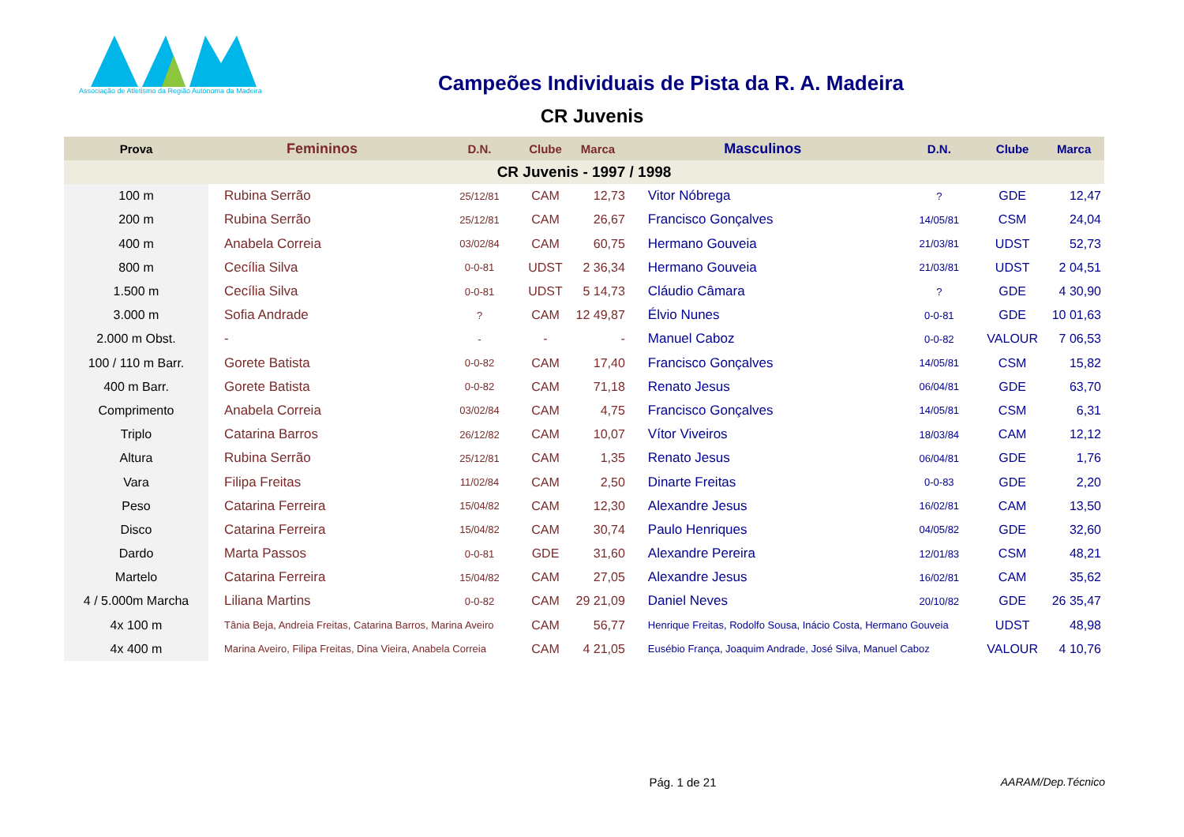Associação de Atletismo da Região Autónoma da Madeira
Campeões Individuais de Pista da R. A. Madeira
CR Juvenis
| Prova | Femininos | D.N. | Clube | Marca | Masculinos | D.N. | Clube | Marca |
| --- | --- | --- | --- | --- | --- | --- | --- | --- |
| CR Juvenis - 1997 / 1998 | | | | | | | | |
| 100 m | Rubina Serrão | 25/12/81 | CAM | 12,73 | Vitor Nóbrega | ? | GDE | 12,47 |
| 200 m | Rubina Serrão | 25/12/81 | CAM | 26,67 | Francisco Gonçalves | 14/05/81 | CSM | 24,04 |
| 400 m | Anabela Correia | 03/02/84 | CAM | 60,75 | Hermano Gouveia | 21/03/81 | UDST | 52,73 |
| 800 m | Cecília Silva | 0-0-81 | UDST | 2 36,34 | Hermano Gouveia | 21/03/81 | UDST | 2 04,51 |
| 1.500 m | Cecília Silva | 0-0-81 | UDST | 5 14,73 | Cláudio Câmara | ? | GDE | 4 30,90 |
| 3.000 m | Sofia Andrade | ? | CAM | 12 49,87 | Élvio Nunes | 0-0-81 | GDE | 10 01,63 |
| 2.000 m Obst. | - | - | - | - | Manuel Caboz | 0-0-82 | VALOUR | 7 06,53 |
| 100 / 110 m Barr. | Gorete Batista | 0-0-82 | CAM | 17,40 | Francisco Gonçalves | 14/05/81 | CSM | 15,82 |
| 400 m Barr. | Gorete Batista | 0-0-82 | CAM | 71,18 | Renato Jesus | 06/04/81 | GDE | 63,70 |
| Comprimento | Anabela Correia | 03/02/84 | CAM | 4,75 | Francisco Gonçalves | 14/05/81 | CSM | 6,31 |
| Triplo | Catarina Barros | 26/12/82 | CAM | 10,07 | Vítor Viveiros | 18/03/84 | CAM | 12,12 |
| Altura | Rubina Serrão | 25/12/81 | CAM | 1,35 | Renato Jesus | 06/04/81 | GDE | 1,76 |
| Vara | Filipa Freitas | 11/02/84 | CAM | 2,50 | Dinarte Freitas | 0-0-83 | GDE | 2,20 |
| Peso | Catarina Ferreira | 15/04/82 | CAM | 12,30 | Alexandre Jesus | 16/02/81 | CAM | 13,50 |
| Disco | Catarina Ferreira | 15/04/82 | CAM | 30,74 | Paulo Henriques | 04/05/82 | GDE | 32,60 |
| Dardo | Marta Passos | 0-0-81 | GDE | 31,60 | Alexandre Pereira | 12/01/83 | CSM | 48,21 |
| Martelo | Catarina Ferreira | 15/04/82 | CAM | 27,05 | Alexandre Jesus | 16/02/81 | CAM | 35,62 |
| 4 / 5.000m Marcha | Liliana Martins | 0-0-82 | CAM | 29 21,09 | Daniel Neves | 20/10/82 | GDE | 26 35,47 |
| 4x 100 m | Tânia Beja, Andreia Freitas, Catarina Barros, Marina Aveiro | | CAM | 56,77 | Henrique Freitas, Rodolfo Sousa, Inácio Costa, Hermano Gouveia | | UDST | 48,98 |
| 4x 400 m | Marina Aveiro, Filipa Freitas, Dina Vieira, Anabela Correia | | CAM | 4 21,05 | Eusébio França, Joaquim Andrade, José Silva, Manuel Caboz | | VALOUR | 4 10,76 |
Pág. 1 de 21
AARAM/Dep.Técnico